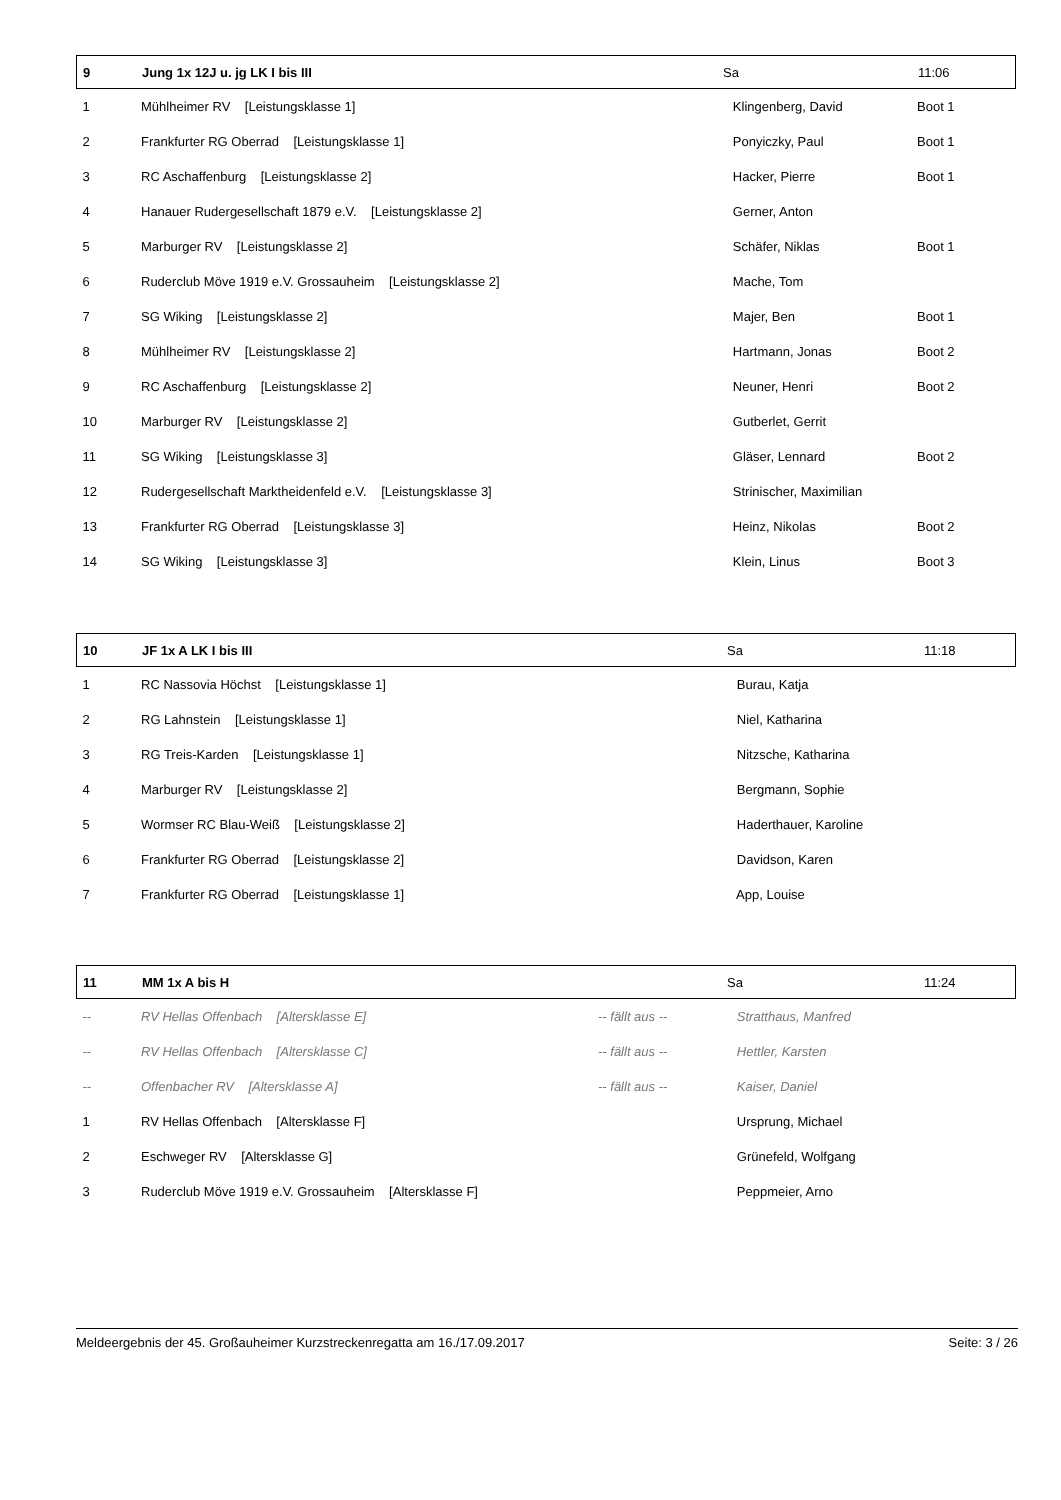| 9 | Jung 1x 12J u. jg LK I bis III | | Sa | 11:06 |
| --- | --- | --- | --- | --- |
| 1 | Mühlheimer RV [Leistungsklasse 1] | | Klingenberg, David | Boot 1 |
| 2 | Frankfurter RG Oberrad [Leistungsklasse 1] | | Ponyiczky, Paul | Boot 1 |
| 3 | RC Aschaffenburg [Leistungsklasse 2] | | Hacker, Pierre | Boot 1 |
| 4 | Hanauer Rudergesellschaft 1879 e.V. [Leistungsklasse 2] | | Gerner, Anton | |
| 5 | Marburger RV [Leistungsklasse 2] | | Schäfer, Niklas | Boot 1 |
| 6 | Ruderclub Möve 1919 e.V. Grossauheim [Leistungsklasse 2] | | Mache, Tom | |
| 7 | SG Wiking [Leistungsklasse 2] | | Majer, Ben | Boot 1 |
| 8 | Mühlheimer RV [Leistungsklasse 2] | | Hartmann, Jonas | Boot 2 |
| 9 | RC Aschaffenburg [Leistungsklasse 2] | | Neuner, Henri | Boot 2 |
| 10 | Marburger RV [Leistungsklasse 2] | | Gutberlet, Gerrit | |
| 11 | SG Wiking [Leistungsklasse 3] | | Gläser, Lennard | Boot 2 |
| 12 | Rudergesellschaft Marktheidenfeld e.V. [Leistungsklasse 3] | | Strinischer, Maximilian | |
| 13 | Frankfurter RG Oberrad [Leistungsklasse 3] | | Heinz, Nikolas | Boot 2 |
| 14 | SG Wiking [Leistungsklasse 3] | | Klein, Linus | Boot 3 |
| 10 | JF 1x A LK I bis III | | Sa | 11:18 |
| --- | --- | --- | --- | --- |
| 1 | RC Nassovia Höchst [Leistungsklasse 1] | | Burau, Katja | |
| 2 | RG Lahnstein [Leistungsklasse 1] | | Niel, Katharina | |
| 3 | RG Treis-Karden [Leistungsklasse 1] | | Nitzsche, Katharina | |
| 4 | Marburger RV [Leistungsklasse 2] | | Bergmann, Sophie | |
| 5 | Wormser RC Blau-Weiß [Leistungsklasse 2] | | Haderthauer, Karoline | |
| 6 | Frankfurter RG Oberrad [Leistungsklasse 2] | | Davidson, Karen | |
| 7 | Frankfurter RG Oberrad [Leistungsklasse 1] | | App, Louise | |
| 11 | MM 1x A bis H | | Sa | 11:24 |
| --- | --- | --- | --- | --- |
| -- | RV Hellas Offenbach [Altersklasse E] | -- fällt aus -- | Stratthaus, Manfred | |
| -- | RV Hellas Offenbach [Altersklasse C] | -- fällt aus -- | Hettler, Karsten | |
| -- | Offenbacher RV [Altersklasse A] | -- fällt aus -- | Kaiser, Daniel | |
| 1 | RV Hellas Offenbach [Altersklasse F] | | Ursprung, Michael | |
| 2 | Eschweger RV [Altersklasse G] | | Grünefeld, Wolfgang | |
| 3 | Ruderclub Möve 1919 e.V. Grossauheim [Altersklasse F] | | Peppmeier, Arno | |
Meldeergebnis der 45. Großauheimer Kurzstreckenregatta am 16./17.09.2017 Seite: 3 / 26